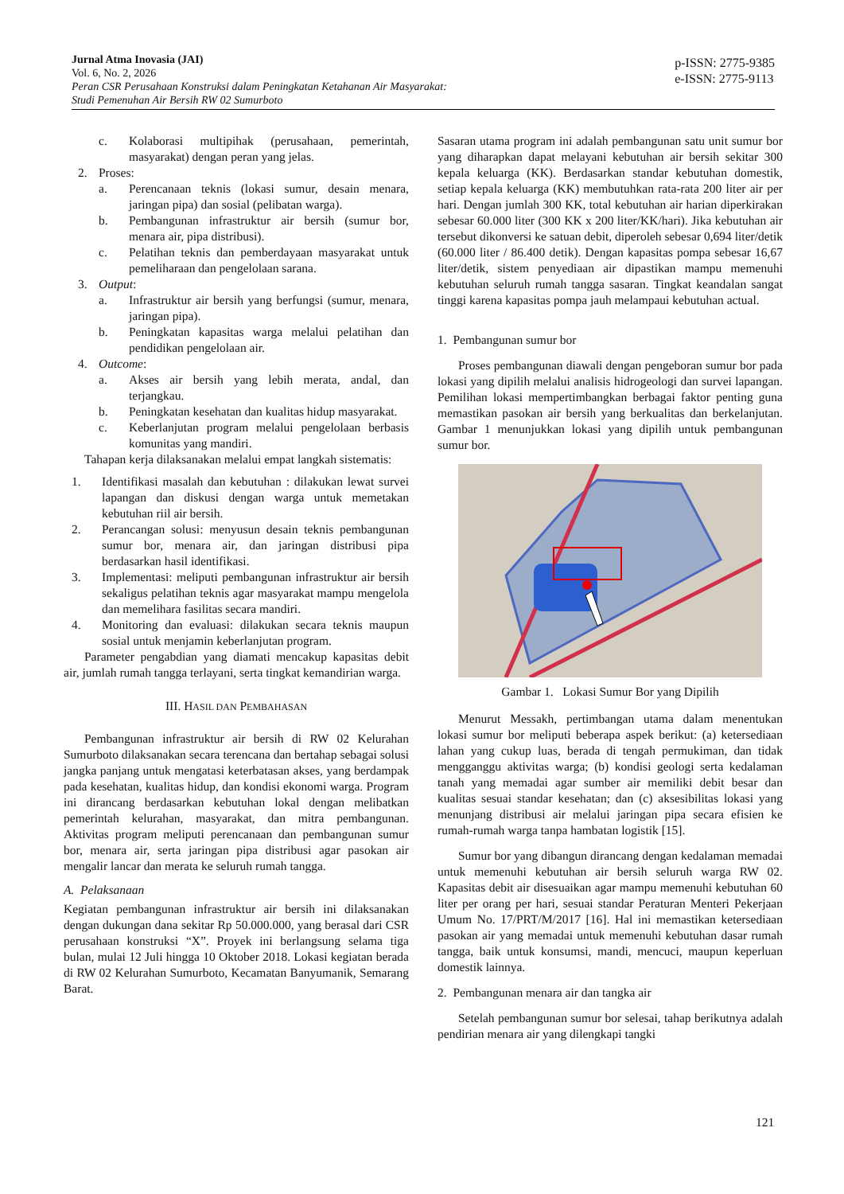Jurnal Atma Inovasia (JAI)
Vol. 6, No. 2, 2026
Peran CSR Perusahaan Konstruksi dalam Peningkatan Ketahanan Air Masyarakat:
Studi Pemenuhan Air Bersih RW 02 Sumurboto
p-ISSN: 2775-9385
e-ISSN: 2775-9113
c. Kolaborasi multipihak (perusahaan, pemerintah, masyarakat) dengan peran yang jelas.
2. Proses:
a. Perencanaan teknis (lokasi sumur, desain menara, jaringan pipa) dan sosial (pelibatan warga).
b. Pembangunan infrastruktur air bersih (sumur bor, menara air, pipa distribusi).
c. Pelatihan teknis dan pemberdayaan masyarakat untuk pemeliharaan dan pengelolaan sarana.
3. Output:
a. Infrastruktur air bersih yang berfungsi (sumur, menara, jaringan pipa).
b. Peningkatan kapasitas warga melalui pelatihan dan pendidikan pengelolaan air.
4. Outcome:
a. Akses air bersih yang lebih merata, andal, dan terjangkau.
b. Peningkatan kesehatan dan kualitas hidup masyarakat.
c. Keberlanjutan program melalui pengelolaan berbasis komunitas yang mandiri.
Tahapan kerja dilaksanakan melalui empat langkah sistematis:
1. Identifikasi masalah dan kebutuhan : dilakukan lewat survei lapangan dan diskusi dengan warga untuk memetakan kebutuhan riil air bersih.
2. Perancangan solusi: menyusun desain teknis pembangunan sumur bor, menara air, dan jaringan distribusi pipa berdasarkan hasil identifikasi.
3. Implementasi: meliputi pembangunan infrastruktur air bersih sekaligus pelatihan teknis agar masyarakat mampu mengelola dan memelihara fasilitas secara mandiri.
4. Monitoring dan evaluasi: dilakukan secara teknis maupun sosial untuk menjamin keberlanjutan program.
Parameter pengabdian yang diamati mencakup kapasitas debit air, jumlah rumah tangga terlayani, serta tingkat kemandirian warga.
III. HASIL DAN PEMBAHASAN
Pembangunan infrastruktur air bersih di RW 02 Kelurahan Sumurboto dilaksanakan secara terencana dan bertahap sebagai solusi jangka panjang untuk mengatasi keterbatasan akses, yang berdampak pada kesehatan, kualitas hidup, dan kondisi ekonomi warga. Program ini dirancang berdasarkan kebutuhan lokal dengan melibatkan pemerintah kelurahan, masyarakat, dan mitra pembangunan. Aktivitas program meliputi perencanaan dan pembangunan sumur bor, menara air, serta jaringan pipa distribusi agar pasokan air mengalir lancar dan merata ke seluruh rumah tangga.
A. Pelaksanaan
Kegiatan pembangunan infrastruktur air bersih ini dilaksanakan dengan dukungan dana sekitar Rp 50.000.000, yang berasal dari CSR perusahaan konstruksi “X”. Proyek ini berlangsung selama tiga bulan, mulai 12 Juli hingga 10 Oktober 2018. Lokasi kegiatan berada di RW 02 Kelurahan Sumurboto, Kecamatan Banyumanik, Semarang Barat.
Sasaran utama program ini adalah pembangunan satu unit sumur bor yang diharapkan dapat melayani kebutuhan air bersih sekitar 300 kepala keluarga (KK). Berdasarkan standar kebutuhan domestik, setiap kepala keluarga (KK) membutuhkan rata-rata 200 liter air per hari. Dengan jumlah 300 KK, total kebutuhan air harian diperkirakan sebesar 60.000 liter (300 KK x 200 liter/KK/hari). Jika kebutuhan air tersebut dikonversi ke satuan debit, diperoleh sebesar 0,694 liter/detik (60.000 liter / 86.400 detik). Dengan kapasitas pompa sebesar 16,67 liter/detik, sistem penyediaan air dipastikan mampu memenuhi kebutuhan seluruh rumah tangga sasaran. Tingkat keandalan sangat tinggi karena kapasitas pompa jauh melampaui kebutuhan actual.
1. Pembangunan sumur bor
Proses pembangunan diawali dengan pengeboran sumur bor pada lokasi yang dipilih melalui analisis hidrogeologi dan survei lapangan. Pemilihan lokasi mempertimbangkan berbagai faktor penting guna memastikan pasokan air bersih yang berkualitas dan berkelanjutan. Gambar 1 menunjukkan lokasi yang dipilih untuk pembangunan sumur bor.
Gambar 1. Lokasi Sumur Bor yang Dipilih
Menurut Messakh, pertimbangan utama dalam menentukan lokasi sumur bor meliputi beberapa aspek berikut: (a) ketersediaan lahan yang cukup luas, berada di tengah permukiman, dan tidak mengganggu aktivitas warga; (b) kondisi geologi serta kedalaman tanah yang memadai agar sumber air memiliki debit besar dan kualitas sesuai standar kesehatan; dan (c) aksesibilitas lokasi yang menunjang distribusi air melalui jaringan pipa secara efisien ke rumah-rumah warga tanpa hambatan logistik [15].
Sumur bor yang dibangun dirancang dengan kedalaman memadai untuk memenuhi kebutuhan air bersih seluruh warga RW 02. Kapasitas debit air disesuaikan agar mampu memenuhi kebutuhan 60 liter per orang per hari, sesuai standar Peraturan Menteri Pekerjaan Umum No. 17/PRT/M/2017 [16]. Hal ini memastikan ketersediaan pasokan air yang memadai untuk memenuhi kebutuhan dasar rumah tangga, baik untuk konsumsi, mandi, mencuci, maupun keperluan domestik lainnya.
2. Pembangunan menara air dan tangka air
Setelah pembangunan sumur bor selesai, tahap berikutnya adalah pendirian menara air yang dilengkapi tangki
121